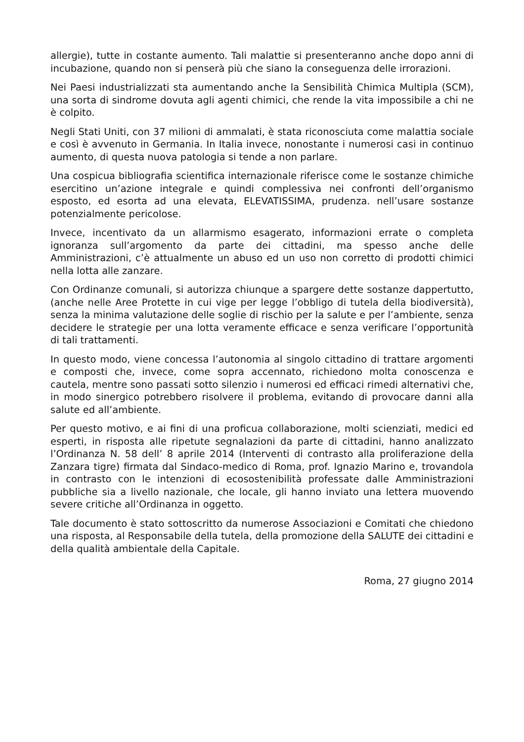allergie), tutte in costante aumento. Tali malattie si presenteranno anche dopo anni di incubazione, quando non si penserà più che siano la conseguenza delle irrorazioni.
Nei Paesi industrializzati sta aumentando anche la Sensibilità Chimica Multipla (SCM), una sorta di sindrome dovuta agli agenti chimici, che rende la vita impossibile a chi ne è colpito.
Negli Stati Uniti, con 37 milioni di ammalati, è stata riconosciuta come malattia sociale e così è avvenuto in Germania. In Italia invece, nonostante i numerosi casi in continuo aumento, di questa nuova patologia si tende a non parlare.
Una cospicua bibliografia scientifica internazionale riferisce come le sostanze chimiche esercitino un’azione integrale e quindi complessiva nei confronti dell’organismo esposto, ed esorta ad una elevata, ELEVATISSIMA, prudenza. nell’usare sostanze potenzialmente pericolose.
Invece, incentivato da un allarmismo esagerato, informazioni errate o completa ignoranza sull’argomento da parte dei cittadini, ma spesso anche delle Amministrazioni, c’è attualmente un abuso ed un uso non corretto di prodotti chimici nella lotta alle zanzare.
Con Ordinanze comunali, si autorizza chiunque a spargere dette sostanze dappertutto, (anche nelle Aree Protette in cui vige per legge l’obbligo di tutela della biodiversità), senza la minima valutazione delle soglie di rischio per la salute e per l’ambiente, senza decidere le strategie per una lotta veramente efficace e senza verificare l’opportunità di tali trattamenti.
In questo modo, viene concessa l’autonomia al singolo cittadino di trattare argomenti e composti che, invece, come sopra accennato, richiedono molta conoscenza e cautela, mentre sono passati sotto silenzio i numerosi ed efficaci rimedi alternativi che, in modo sinergico potrebbero risolvere il problema, evitando di provocare danni alla salute ed all’ambiente.
Per questo motivo, e ai fini di una proficua collaborazione, molti scienziati, medici ed esperti, in risposta alle ripetute segnalazioni da parte di cittadini, hanno analizzato l’Ordinanza N. 58 dell’ 8 aprile 2014 (Interventi di contrasto alla proliferazione della Zanzara tigre) firmata dal Sindaco-medico di Roma, prof. Ignazio Marino e, trovandola in contrasto con le intenzioni di ecosostenibilità professate dalle Amministrazioni pubbliche sia a livello nazionale, che locale, gli hanno inviato una lettera muovendo severe critiche all’Ordinanza in oggetto.
Tale documento è stato sottoscritto da numerose Associazioni e Comitati che chiedono una risposta, al Responsabile della tutela, della promozione della SALUTE dei cittadini e della qualità ambientale della Capitale.
Roma, 27 giugno 2014